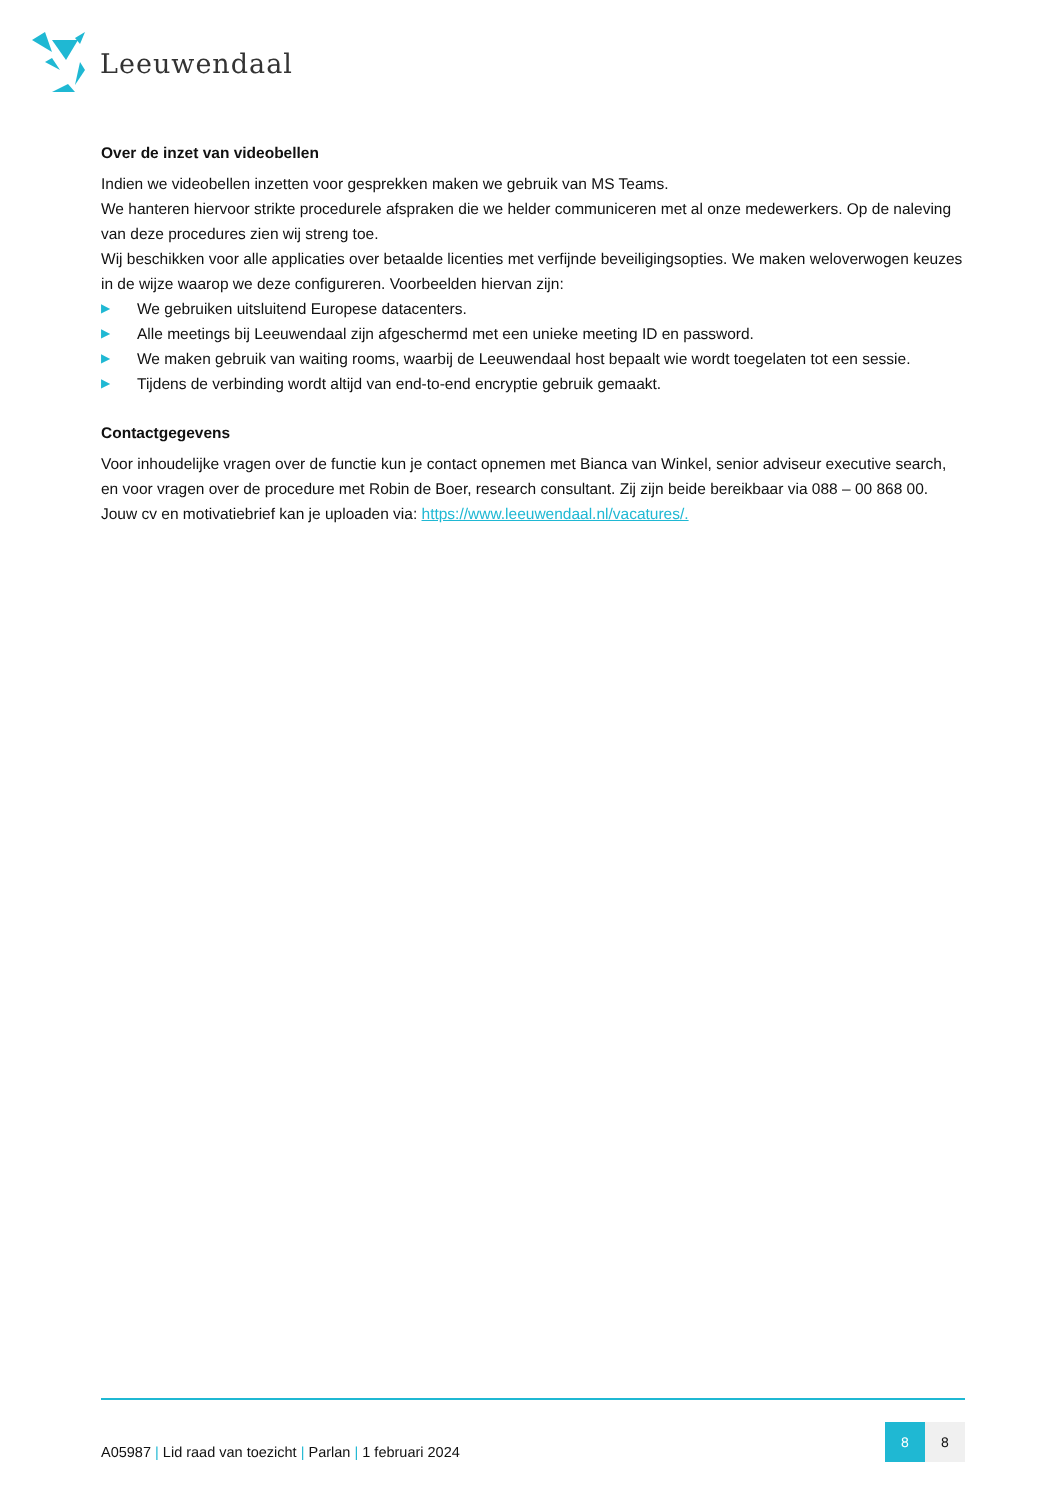Leeuwendaal
Over de inzet van videobellen
Indien we videobellen inzetten voor gesprekken maken we gebruik van MS Teams.
We hanteren hiervoor strikte procedurele afspraken die we helder communiceren met al onze medewerkers. Op de naleving van deze procedures zien wij streng toe.
Wij beschikken voor alle applicaties over betaalde licenties met verfijnde beveiligingsopties. We maken weloverwogen keuzes in de wijze waarop we deze configureren. Voorbeelden hiervan zijn:
▶ We gebruiken uitsluitend Europese datacenters.
▶ Alle meetings bij Leeuwendaal zijn afgeschermd met een unieke meeting ID en password.
▶ We maken gebruik van waiting rooms, waarbij de Leeuwendaal host bepaalt wie wordt toegelaten tot een sessie.
▶ Tijdens de verbinding wordt altijd van end-to-end encryptie gebruik gemaakt.
Contactgegevens
Voor inhoudelijke vragen over de functie kun je contact opnemen met Bianca van Winkel, senior adviseur executive search, en voor vragen over de procedure met Robin de Boer, research consultant. Zij zijn beide bereikbaar via 088 – 00 868 00. Jouw cv en motivatiebrief kan je uploaden via: https://www.leeuwendaal.nl/vacatures/.
A05987 | Lid raad van toezicht | Parlan | 1 februari 2024
8 8